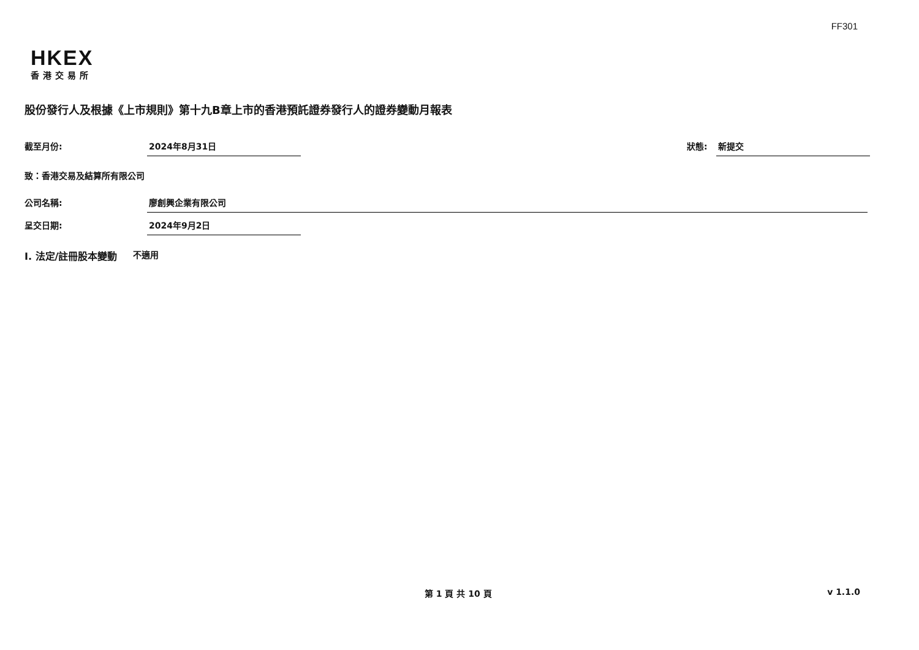FF301
HKEX
香港交易所
股份發行人及根據《上市規則》第十九B章上市的香港預託證券發行人的證券變動月報表
截至月份: 2024年8月31日 狀態: 新提交
致：香港交易及結算所有限公司
公司名稱: 廖創興企業有限公司
呈交日期: 2024年9月2日
I. 法定/註冊股本變動 不適用
第 1 頁 共 10 頁 v 1.1.0